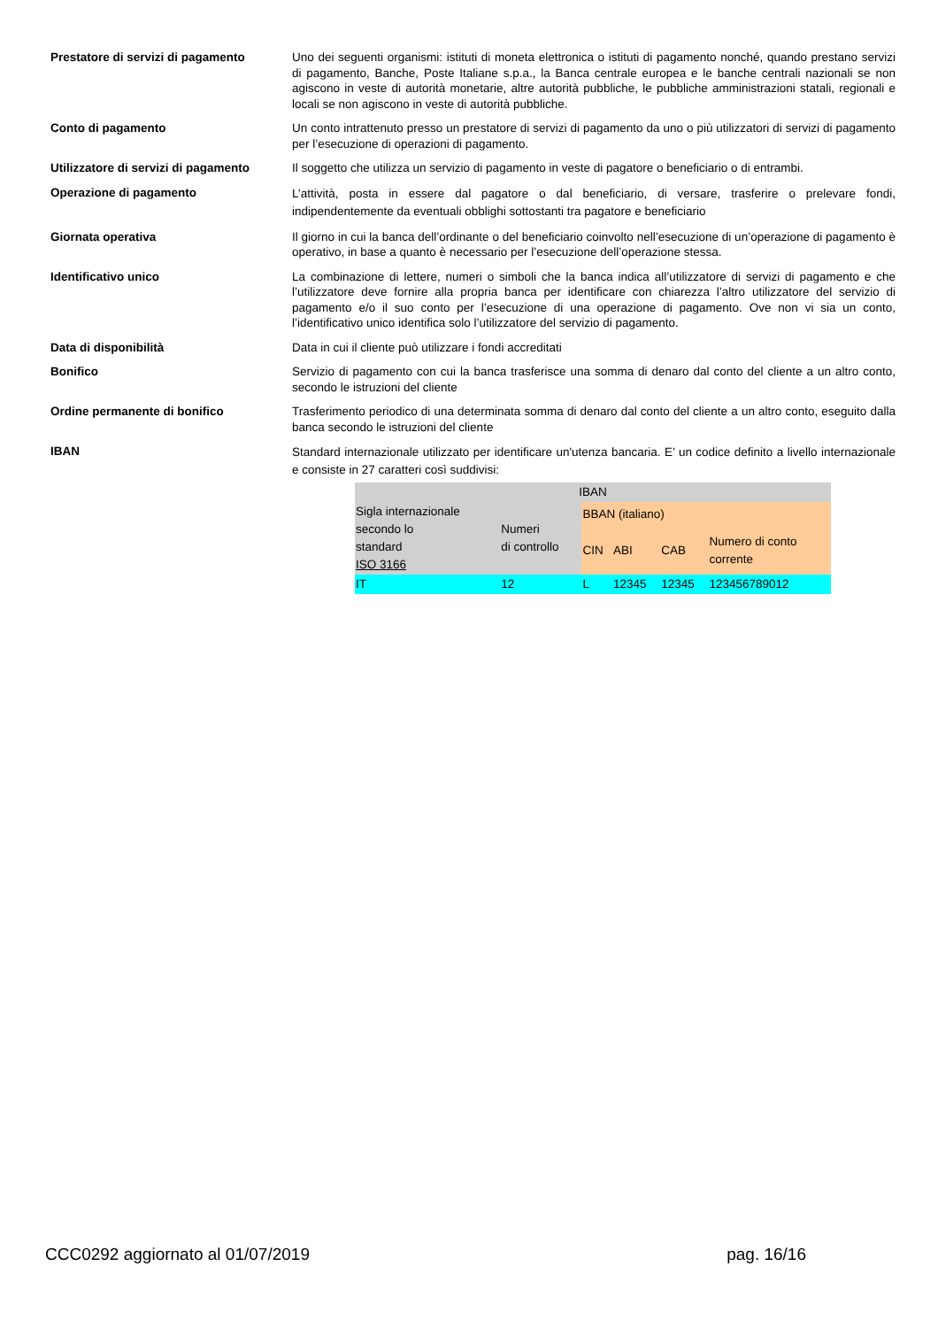Prestatore di servizi di pagamento
Uno dei seguenti organismi: istituti di moneta elettronica o istituti di pagamento nonché, quando prestano servizi di pagamento, Banche, Poste Italiane s.p.a., la Banca centrale europea e le banche centrali nazionali se non agiscono in veste di autorità monetarie, altre autorità pubbliche, le pubbliche amministrazioni statali, regionali e locali se non agiscono in veste di autorità pubbliche.
Conto di pagamento Un conto intrattenuto presso un prestatore di servizi di pagamento da uno o più utilizzatori di servizi di pagamento per l’esecuzione di operazioni di pagamento.
Utilizzatore di servizi di pagamento
Il soggetto che utilizza un servizio di pagamento in veste di pagatore o beneficiario o di entrambi.
Operazione di pagamento
L’attività, posta in essere dal pagatore o dal beneficiario, di versare, trasferire o prelevare fondi, indipendentemente da eventuali obblighi sottostanti tra pagatore e beneficiario
Giornata operativa Il giorno in cui la banca dell’ordinante o del beneficiario coinvolto nell’esecuzione di un’operazione di pagamento è operativo, in base a quanto è necessario per l’esecuzione dell’operazione stessa.
Identificativo unico La combinazione di lettere, numeri o simboli che la banca indica all’utilizzatore di servizi di pagamento e che l’utilizzatore deve fornire alla propria banca per identificare con chiarezza l’altro utilizzatore del servizio di pagamento e/o il suo conto per l’esecuzione di una operazione di pagamento. Ove non vi sia un conto, l’identificativo unico identifica solo l’utilizzatore del servizio di pagamento.
Data di disponibilità Data in cui il cliente può utilizzare i fondi accreditati
Bonifico Servizio di pagamento con cui la banca trasferisce una somma di denaro dal conto del cliente a un altro conto, secondo le istruzioni del cliente
Ordine permanente di bonifico Trasferimento periodico di una determinata somma di denaro dal conto del cliente a un altro conto, eseguito dalla banca secondo le istruzioni del cliente
IBAN
Standard internazionale utilizzato per identificare un'utenza bancaria. E’ un codice definito a livello internazionale e consiste in 27 caratteri così suddivisi:
| IBAN | | | | | |
| Sigla internazionale secondo lo standard ISO 3166 | Numeri di controllo | BBAN (italiano) | | | |
| | | CIN | ABI | CAB | Numero di conto corrente |
| IT | 12 | L | 12345 | 12345 | 123456789012 |
CCC0292 aggiornato al 01/07/2019 pag. 16/16